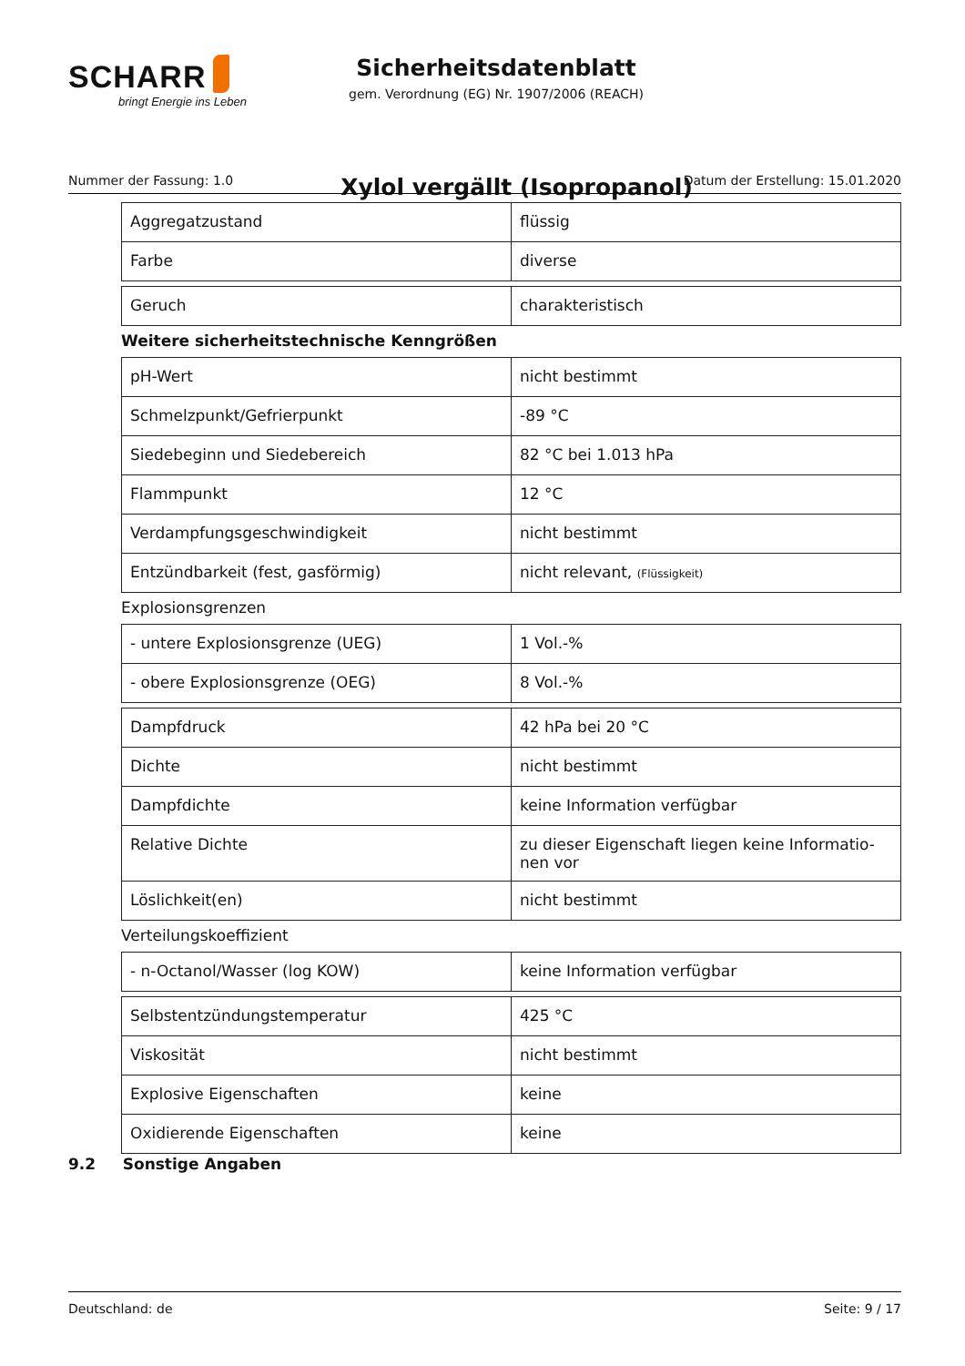SCHARR
bringt Energie ins Leben
Sicherheitsdatenblatt
gem. Verordnung (EG) Nr. 1907/2006 (REACH)
Xylol vergällt (Isopropanol)
Nummer der Fassung: 1.0 Datum der Erstellung: 15.01.2020
| Aggregatzustand | flüssig |
| Farbe | diverse |
| Geruch | charakteristisch |
Weitere sicherheitstechnische Kenngrößen
| pH-Wert | nicht bestimmt |
| Schmelzpunkt/Gefrierpunkt | -89 °C |
| Siedebeginn und Siedebereich | 82 °C bei 1.013 hPa |
| Flammpunkt | 12 °C |
| Verdampfungsgeschwindigkeit | nicht bestimmt |
| Entzündbarkeit (fest, gasförmig) | nicht relevant, (Flüssigkeit) |
Explosionsgrenzen
| - untere Explosionsgrenze (UEG) | 1 Vol.-% |
| - obere Explosionsgrenze (OEG) | 8 Vol.-% |
| Dampfdruck | 42 hPa bei 20 °C |
| Dichte | nicht bestimmt |
| Dampfdichte | keine Information verfügbar |
| Relative Dichte | zu dieser Eigenschaft liegen keine Informatio- nen vor |
| Löslichkeit(en) | nicht bestimmt |
Verteilungskoeffizient
| - n-Octanol/Wasser (log KOW) | keine Information verfügbar |
| Selbstentzündungstemperatur | 425 °C |
| Viskosität | nicht bestimmt |
| Explosive Eigenschaften | keine |
| Oxidierende Eigenschaften | keine |
9.2 Sonstige Angaben
Deutschland: de Seite: 9 / 17